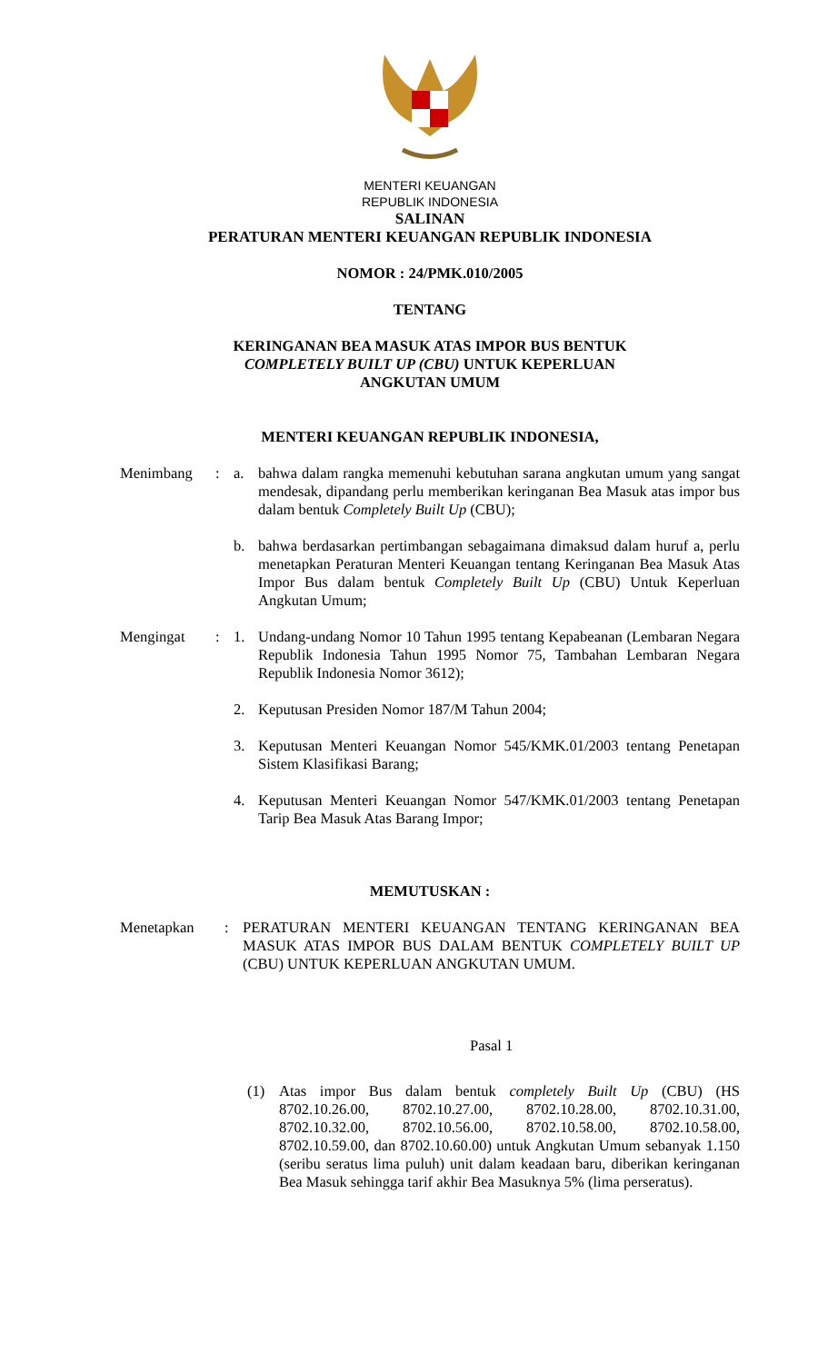MENTERI KEUANGAN
REPUBLIK INDONESIA
SALINAN
PERATURAN MENTERI KEUANGAN REPUBLIK INDONESIA
NOMOR : 24/PMK.010/2005
TENTANG
KERINGANAN BEA MASUK ATAS IMPOR BUS BENTUK
COMPLETELY BUILT UP (CBU) UNTUK KEPERLUAN
ANGKUTAN UMUM
MENTERI KEUANGAN REPUBLIK INDONESIA,
| Menimbang | : | a. | bahwa dalam rangka memenuhi kebutuhan sarana angkutan umum yang sangat mendesak, dipandang perlu memberikan keringanan Bea Masuk atas impor bus dalam bentuk Completely Built Up (CBU); |
| | | b. | bahwa berdasarkan pertimbangan sebagaimana dimaksud dalam huruf a, perlu menetapkan Peraturan Menteri Keuangan tentang Keringanan Bea Masuk Atas Impor Bus dalam bentuk Completely Built Up (CBU) Untuk Keperluan Angkutan Umum; |
| Mengingat | : | 1. | Undang-undang Nomor 10 Tahun 1995 tentang Kepabeanan (Lembaran Negara Republik Indonesia Tahun 1995 Nomor 75, Tambahan Lembaran Negara Republik Indonesia Nomor 3612); |
| | | 2. | Keputusan Presiden Nomor 187/M Tahun 2004; |
| | | 3. | Keputusan Menteri Keuangan Nomor 545/KMK.01/2003 tentang Penetapan Sistem Klasifikasi Barang; |
| | | 4. | Keputusan Menteri Keuangan Nomor 547/KMK.01/2003 tentang Penetapan Tarip Bea Masuk Atas Barang Impor; |
MEMUTUSKAN :
| Menetapkan | : | PERATURAN MENTERI KEUANGAN TENTANG KERINGANAN BEA MASUK ATAS IMPOR BUS DALAM BENTUK COMPLETELY BUILT UP (CBU) UNTUK KEPERLUAN ANGKUTAN UMUM. |
Pasal 1
| | (1) | Atas impor Bus dalam bentuk completely Built Up (CBU) (HS 8702.10.26.00, 8702.10.27.00, 8702.10.28.00, 8702.10.31.00, 8702.10.32.00, 8702.10.56.00, 8702.10.58.00, 8702.10.58.00, 8702.10.59.00, dan 8702.10.60.00) untuk Angkutan Umum sebanyak 1.150 (seribu seratus lima puluh) unit dalam keadaan baru, diberikan keringanan Bea Masuk sehingga tarif akhir Bea Masuknya 5% (lima perseratus). |